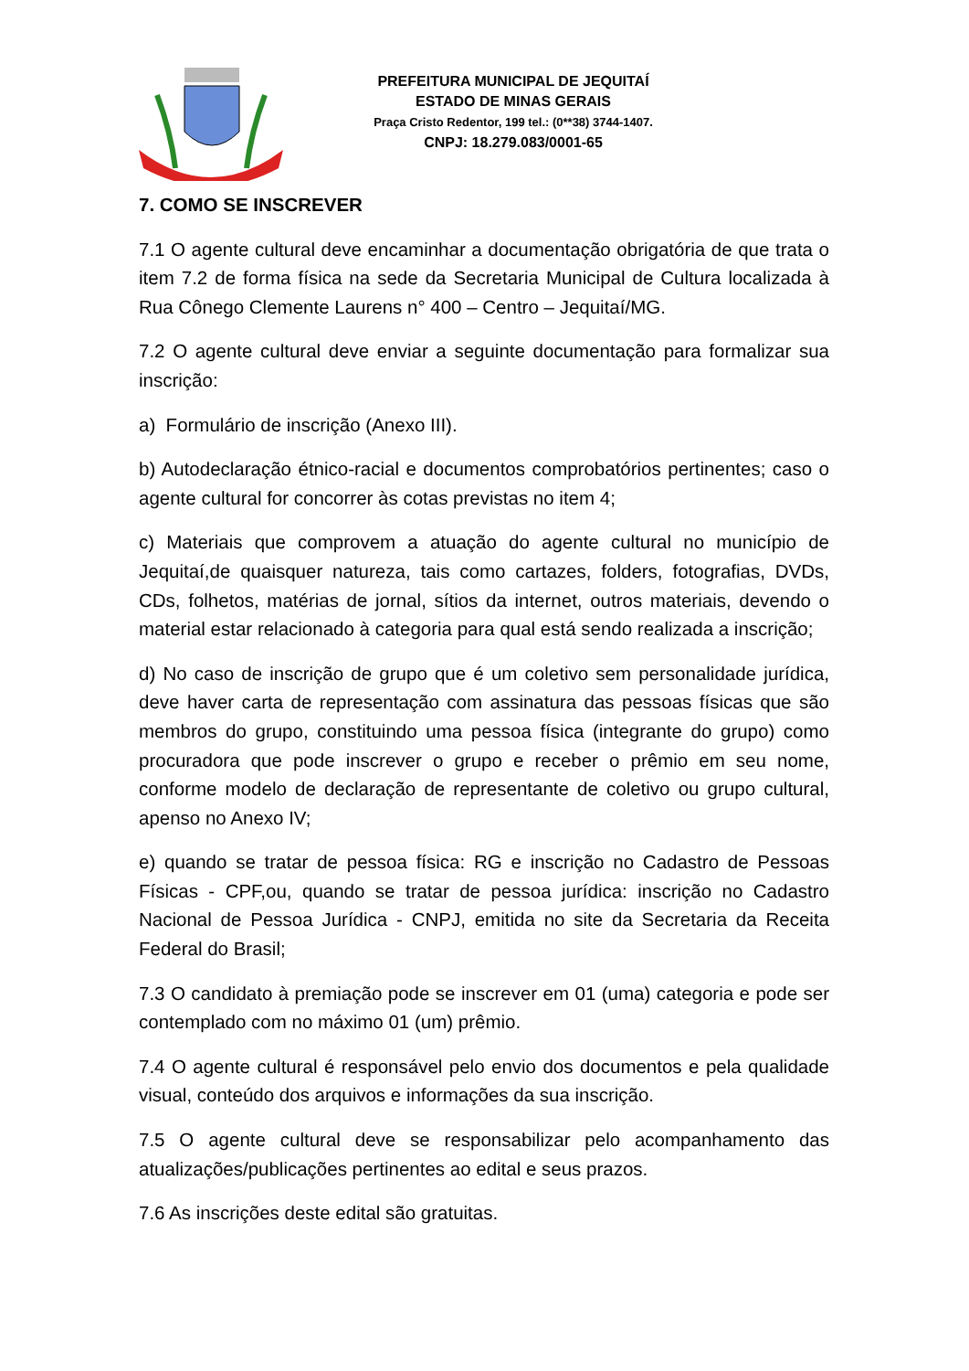PREFEITURA MUNICIPAL DE JEQUITAÍ
ESTADO DE MINAS GERAIS
Praça Cristo Redentor, 199 tel.: (0**38) 3744-1407.
CNPJ: 18.279.083/0001-65
7. COMO SE INSCREVER
7.1 O agente cultural deve encaminhar a documentação obrigatória de que trata o item 7.2 de forma física na sede da Secretaria Municipal de Cultura localizada à Rua Cônego Clemente Laurens n° 400 – Centro – Jequitaí/MG.
7.2 O agente cultural deve enviar a seguinte documentação para formalizar sua inscrição:
a) Formulário de inscrição (Anexo III).
b) Autodeclaração étnico-racial e documentos comprobatórios pertinentes; caso o agente cultural for concorrer às cotas previstas no item 4;
c) Materiais que comprovem a atuação do agente cultural no município de Jequitaí,de quaisquer natureza, tais como cartazes, folders, fotografias, DVDs, CDs, folhetos, matérias de jornal, sítios da internet, outros materiais, devendo o material estar relacionado à categoria para qual está sendo realizada a inscrição;
d) No caso de inscrição de grupo que é um coletivo sem personalidade jurídica, deve haver carta de representação com assinatura das pessoas físicas que são membros do grupo, constituindo uma pessoa física (integrante do grupo) como procuradora que pode inscrever o grupo e receber o prêmio em seu nome, conforme modelo de declaração de representante de coletivo ou grupo cultural, apenso no Anexo IV;
e) quando se tratar de pessoa física: RG e inscrição no Cadastro de Pessoas Físicas - CPF,ou, quando se tratar de pessoa jurídica: inscrição no Cadastro Nacional de Pessoa Jurídica - CNPJ, emitida no site da Secretaria da Receita Federal do Brasil;
7.3 O candidato à premiação pode se inscrever em 01 (uma) categoria e pode ser contemplado com no máximo 01 (um) prêmio.
7.4 O agente cultural é responsável pelo envio dos documentos e pela qualidade visual, conteúdo dos arquivos e informações da sua inscrição.
7.5 O agente cultural deve se responsabilizar pelo acompanhamento das atualizações/publicações pertinentes ao edital e seus prazos.
7.6 As inscrições deste edital são gratuitas.